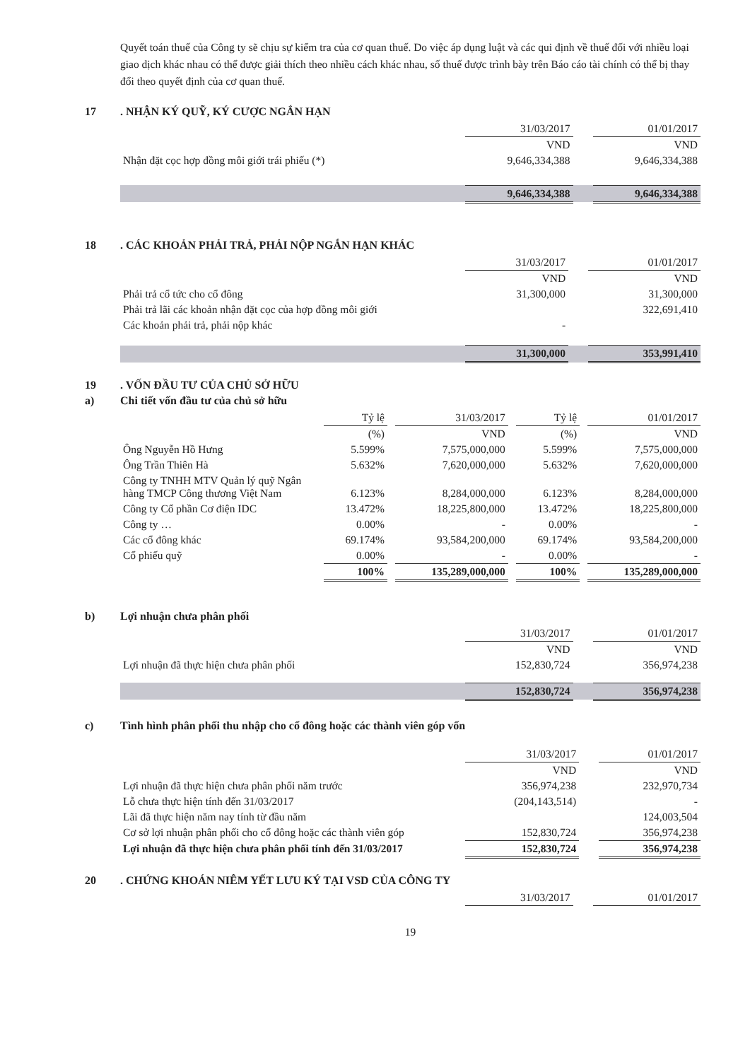Quyết toán thuế của Công ty sẽ chịu sự kiểm tra của cơ quan thuế. Do việc áp dụng luật và các qui định về thuế đối với nhiều loại giao dịch khác nhau có thể được giải thích theo nhiều cách khác nhau, số thuế được trình bày trên Báo cáo tài chính có thể bị thay đổi theo quyết định của cơ quan thuế.
17. NHẬN KÝ QUỸ, KÝ CƯỢC NGẮN HẠN
| | 31/03/2017 | | 01/01/2017 |
| | VND | | VND |
| Nhận đặt cọc hợp đồng môi giới trái phiếu (*) | 9,646,334,388 | | 9,646,334,388 |
| | 9,646,334,388 | | 9,646,334,388 |
18. CÁC KHOẢN PHẢI TRẢ, PHẢI NỘP NGẮN HẠN KHÁC
| | 31/03/2017 | | 01/01/2017 |
| | VND | | VND |
| Phải trả cổ tức cho cổ đông | 31,300,000 | | 31,300,000 |
| Phải trả lãi các khoản nhận đặt cọc của hợp đồng môi giới | | | 322,691,410 |
| Các khoản phải trả, phải nộp khác | - | | |
| | 31,300,000 | | 353,991,410 |
19. VỐN ĐẦU TƯ CỦA CHỦ SỞ HỮU
a) Chi tiết vốn đầu tư của chủ sở hữu
| | Tỷ lệ | | 31/03/2017 | | Tỷ lệ | | 01/01/2017 |
| | (%) | | VND | | (%) | | VND |
| Ông Nguyễn Hồ Hưng | 5.599% | | 7,575,000,000 | | 5.599% | | 7,575,000,000 |
| Ông Trần Thiên Hà | 5.632% | | 7,620,000,000 | | 5.632% | | 7,620,000,000 |
| Công ty TNHH MTV Quản lý quỹ Ngân hàng TMCP Công thương Việt Nam | 6.123% | | 8,284,000,000 | | 6.123% | | 8,284,000,000 |
| Công ty Cổ phần Cơ điện IDC | 13.472% | | 18,225,800,000 | | 13.472% | | 18,225,800,000 |
| Công ty … | 0.00% | | - | | 0.00% | | - |
| Các cổ đông khác | 69.174% | | 93,584,200,000 | | 69.174% | | 93,584,200,000 |
| Cổ phiếu quỹ | 0.00% | | - | | 0.00% | | - |
| | 100% | | 135,289,000,000 | | 100% | | 135,289,000,000 |
b) Lợi nhuận chưa phân phối
| | 31/03/2017 | | 01/01/2017 |
| | VND | | VND |
| Lợi nhuận đã thực hiện chưa phân phối | 152,830,724 | | 356,974,238 |
| | 152,830,724 | | 356,974,238 |
c) Tình hình phân phối thu nhập cho cổ đông hoặc các thành viên góp vốn
| | 31/03/2017 | | 01/01/2017 |
| | VND | | VND |
| Lợi nhuận đã thực hiện chưa phân phối năm trước | 356,974,238 | | 232,970,734 |
| Lỗ chưa thực hiện tính đến 31/03/2017 | (204,143,514) | | - |
| Lãi đã thực hiện năm nay tính từ đầu năm | | | 124,003,504 |
| Cơ sở lợi nhuận phân phối cho cổ đông hoặc các thành viên góp | 152,830,724 | | 356,974,238 |
| Lợi nhuận đã thực hiện chưa phân phối tính đến 31/03/2017 | 152,830,724 | | 356,974,238 |
20. CHỨNG KHOÁN NIÊM YẾT LƯU KÝ TẠI VSD CỦA CÔNG TY
| | 31/03/2017 | | 01/01/2017 |
19